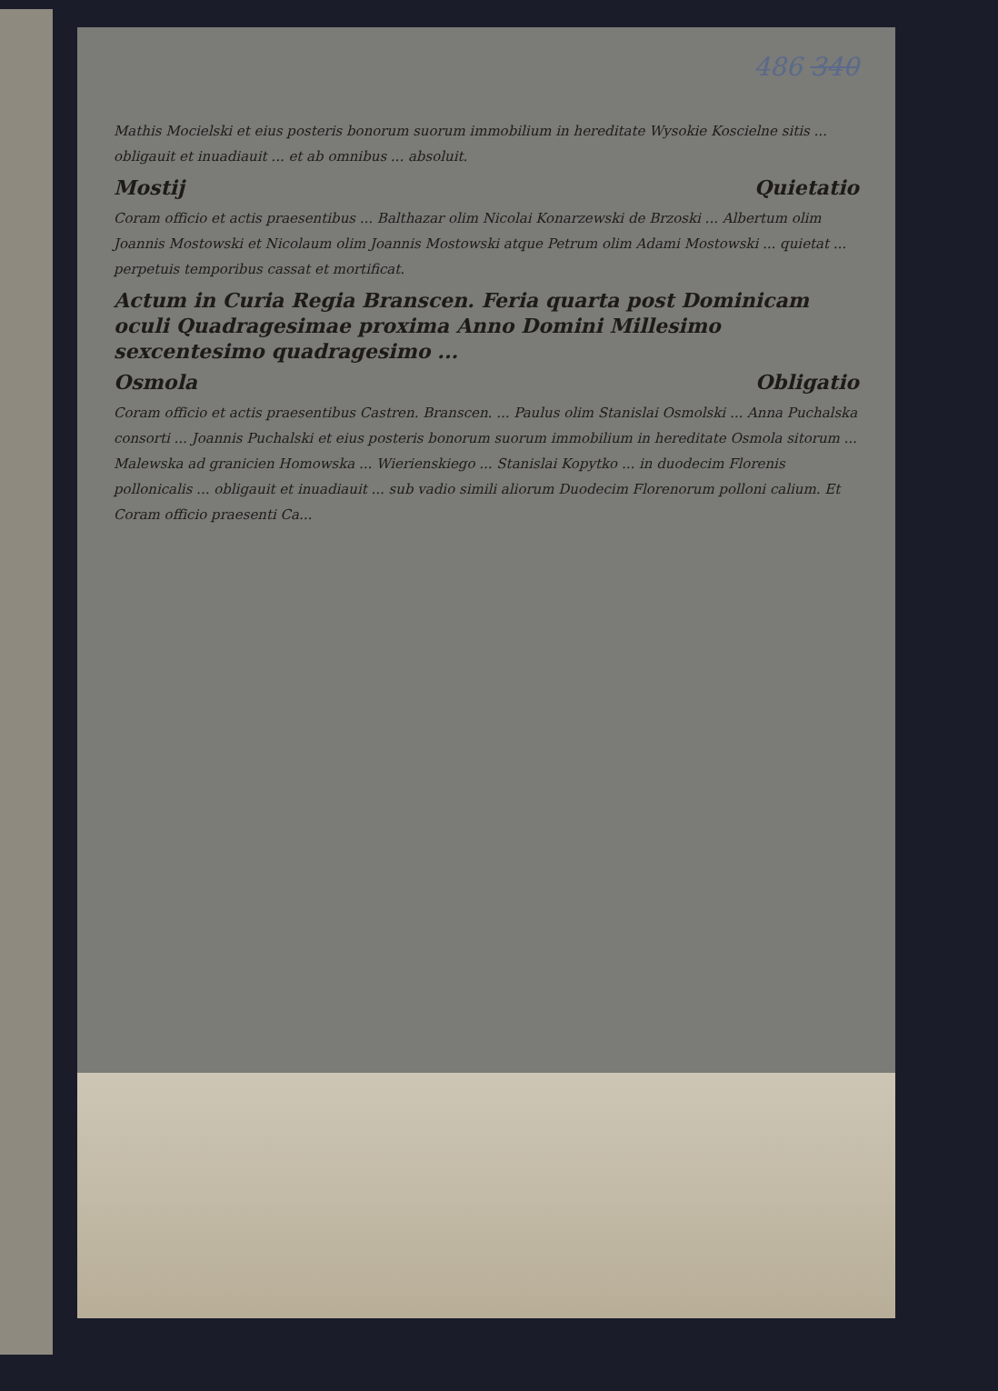486 340
Mathis Mocielski et eius posteris bonorum suorum immobilium in hereditate Wysokie Koscielne sitis ... obligauit et inuadiauit ... et ab omnibus ... absoluit.
Mostij Quietatio
Coram officio et actis praesentibus ... Balthazar olim Nicolai Konarzewski de Brzoski ... Albertum olim Joannis Mostowski et Nicolaum olim Joannis Mostowski atque Petrum olim Adami Mostowski ... quietat ... perpetuis temporibus cassat et mortificat.
Actum in Curia Regia Branscen. Feria quarta post Dominicam oculi Quadragesimae proxima Anno Domini Millesimo sexcentesimo quadragesimo ...
Osmola Obligatio
Coram officio et actis praesentibus Castren. Branscen. ... Paulus olim Stanislai Osmolski ... Anna Puchalska consorti ... Joannis Puchalski et eius posteris bonorum suorum immobilium in hereditate Osmola sitorum ... Malewska ad granicien Homowska ... Wierienskiego ... Stanislai Kopytko ... in duodecim Florenis pollonicalis ... obligauit et inuadiauit ... sub vadio simili aliorum Duodecim Florenorum polloni calium. Et Coram officio praesenti Ca...